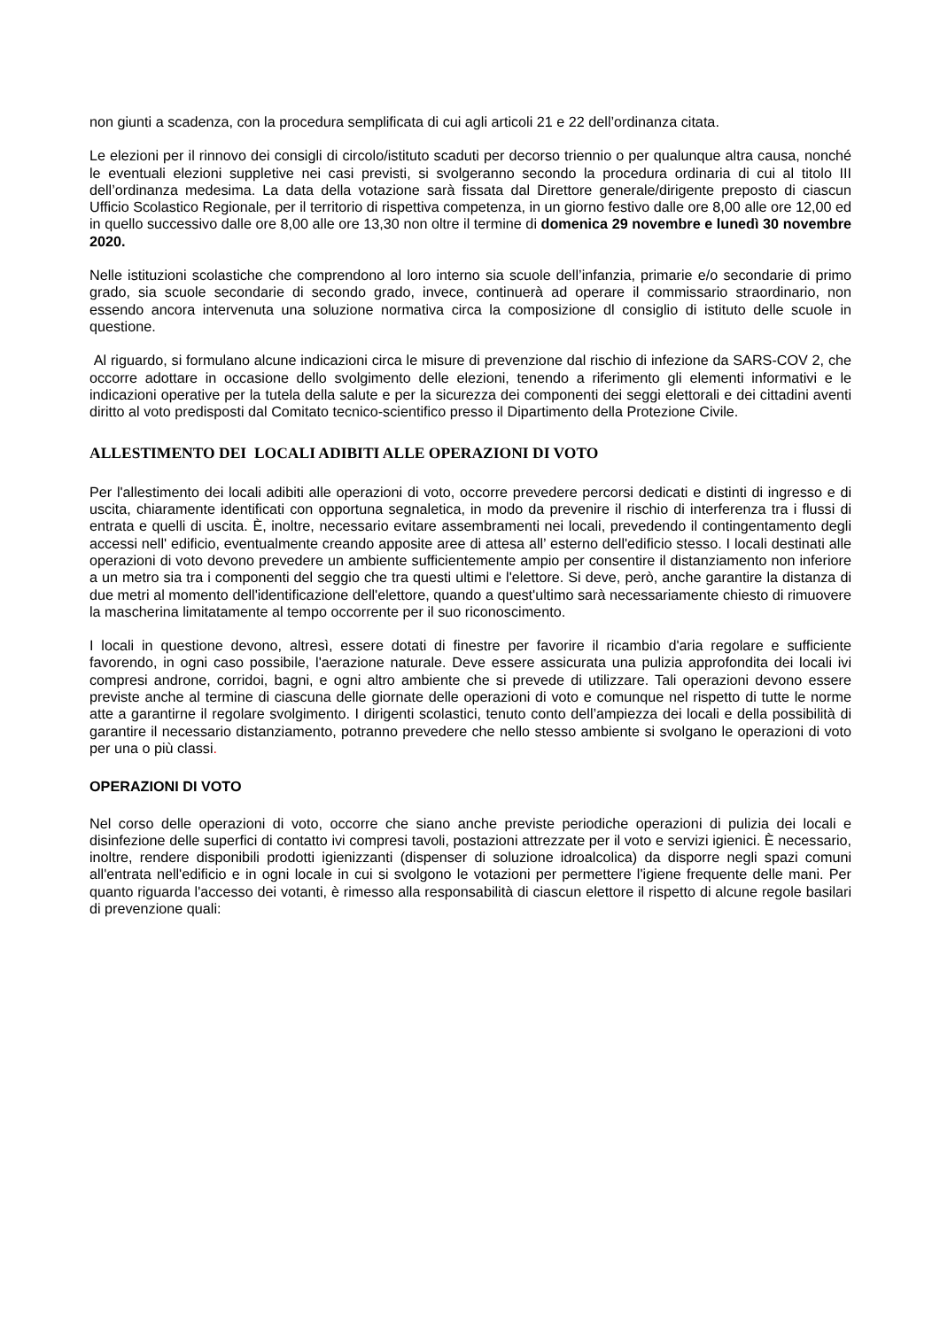non giunti a scadenza, con la procedura semplificata di cui agli articoli 21 e 22 dell’ordinanza citata.
Le elezioni per il rinnovo dei consigli di circolo/istituto scaduti per decorso triennio o per qualunque altra causa, nonché le eventuali elezioni suppletive nei casi previsti, si svolgeranno secondo la procedura ordinaria di cui al titolo III dell’ordinanza medesima. La data della votazione sarà fissata dal Direttore generale/dirigente preposto di ciascun Ufficio Scolastico Regionale, per il territorio di rispettiva competenza, in un giorno festivo dalle ore 8,00 alle ore 12,00 ed in quello successivo dalle ore 8,00 alle ore 13,30 non oltre il termine di domenica 29 novembre e lunedì 30 novembre 2020.
Nelle istituzioni scolastiche che comprendono al loro interno sia scuole dell’infanzia, primarie e/o secondarie di primo grado, sia scuole secondarie di secondo grado, invece, continuerà ad operare il commissario straordinario, non essendo ancora intervenuta una soluzione normativa circa la composizione dl consiglio di istituto delle scuole in questione.
Al riguardo, si formulano alcune indicazioni circa le misure di prevenzione dal rischio di infezione da SARS-COV 2, che occorre adottare in occasione dello svolgimento delle elezioni, tenendo a riferimento gli elementi informativi e le indicazioni operative per la tutela della salute e per la sicurezza dei componenti dei seggi elettorali e dei cittadini aventi diritto al voto predisposti dal Comitato tecnico-scientifico presso il Dipartimento della Protezione Civile.
ALLESTIMENTO DEI LOCALI ADIBITI ALLE OPERAZIONI DI VOTO
Per l'allestimento dei locali adibiti alle operazioni di voto, occorre prevedere percorsi dedicati e distinti di ingresso e di uscita, chiaramente identificati con opportuna segnaletica, in modo da prevenire il rischio di interferenza tra i flussi di entrata e quelli di uscita. È, inoltre, necessario evitare assembramenti nei locali, prevedendo il contingentamento degli accessi nell' edificio, eventualmente creando apposite aree di attesa all’ esterno dell'edificio stesso. I locali destinati alle operazioni di voto devono prevedere un ambiente sufficientemente ampio per consentire il distanziamento non inferiore a un metro sia tra i componenti del seggio che tra questi ultimi e l'elettore. Si deve, però, anche garantire la distanza di due metri al momento dell'identificazione dell'elettore, quando a quest'ultimo sarà necessariamente chiesto di rimuovere la mascherina limitatamente al tempo occorrente per il suo riconoscimento.
I locali in questione devono, altresì, essere dotati di finestre per favorire il ricambio d'aria regolare e sufficiente favorendo, in ogni caso possibile, l'aerazione naturale. Deve essere assicurata una pulizia approfondita dei locali ivi compresi androne, corridoi, bagni, e ogni altro ambiente che si prevede di utilizzare. Tali operazioni devono essere previste anche al termine di ciascuna delle giornate delle operazioni di voto e comunque nel rispetto di tutte le norme atte a garantirne il regolare svolgimento. I dirigenti scolastici, tenuto conto dell’ampiezza dei locali e della possibilità di garantire il necessario distanziamento, potranno prevedere che nello stesso ambiente si svolgano le operazioni di voto per una o più classi.
OPERAZIONI DI VOTO
Nel corso delle operazioni di voto, occorre che siano anche previste periodiche operazioni di pulizia dei locali e disinfezione delle superfici di contatto ivi compresi tavoli, postazioni attrezzate per il voto e servizi igienici. È necessario, inoltre, rendere disponibili prodotti igienizzanti (dispenser di soluzione idroalcolica) da disporre negli spazi comuni all'entrata nell'edificio e in ogni locale in cui si svolgono le votazioni per permettere l'igiene frequente delle mani. Per quanto riguarda l'accesso dei votanti, è rimesso alla responsabilità di ciascun elettore il rispetto di alcune regole basilari di prevenzione quali: